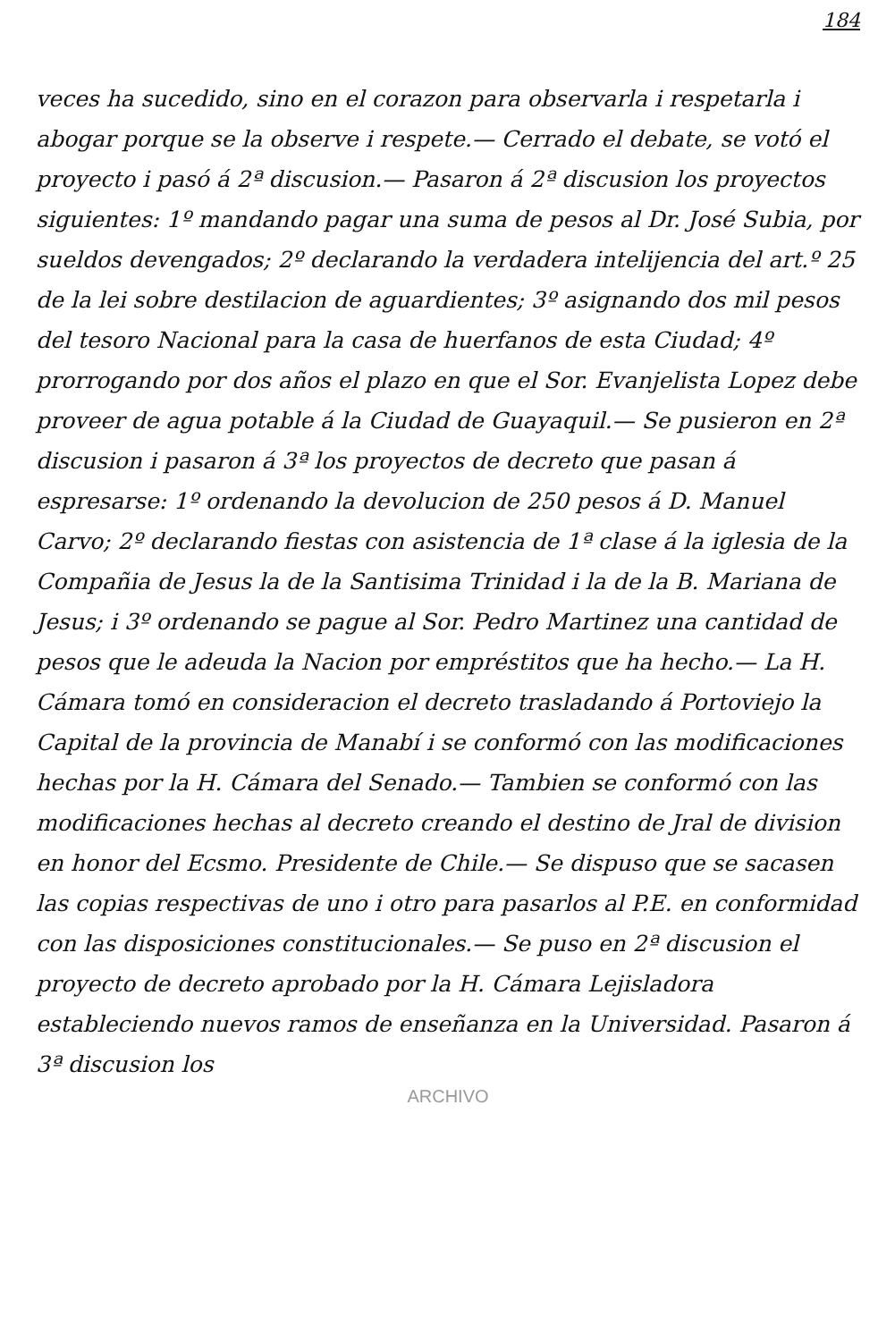184
veces ha sucedido, sino en el corazon para observarla i respetarla i abogar porque se la observe i respete.— Cerrado el debate, se votó el proyecto i pasó á 2ª discusion.— Pasaron á 2ª discusion los proyectos siguientes: 1º mandando pagar una suma de pesos al Dr. José Subia, por sueldos devengados; 2º declarando la verdadera intelijencia del art.º 25 de la lei sobre destilacion de aguardientes; 3º asignando dos mil pesos del tesoro Nacional para la casa de huerfanos de esta Ciudad; 4º prorrogando por dos años el plazo en que el Sor. Evanjelista Lopez debe proveer de agua potable á la Ciudad de Guayaquil.— Se pusieron en 2ª discusion i pasaron á 3ª los proyectos de decreto que pasan á espresarse: 1º ordenando la devolucion de 250 pesos á D. Manuel Carvo; 2º declarando fiestas con asistencia de 1ª clase á la iglesia de la Compañia de Jesus la de la Santisima Trinidad i la de la B. Mariana de Jesus; i 3º ordenando se pague al Sor. Pedro Martinez una cantidad de pesos que le adeuda la Nacion por empréstitos que ha hecho.— La H. Cámara tomó en consideracion el decreto trasladando á Portoviejo la Capital de la provincia de Manabí i se conformó con las modificaciones hechas por la H. Cámara del Senado.— Tambien se conformó con las modificaciones hechas al decreto creando el destino de Jral de division en honor del Ecsmo. Presidente de Chile.— Se dispuso que se sacasen las copias respectivas de uno i otro para pasarlos al P.E. en conformidad con las disposiciones constitucionales.— Se puso en 2ª discusion el proyecto de decreto aprobado por la H. Cámara Lejisladora estableciendo nuevos ramos de enseñanza en la Universidad. Pasaron á 3ª discusion los
ARCHIVO